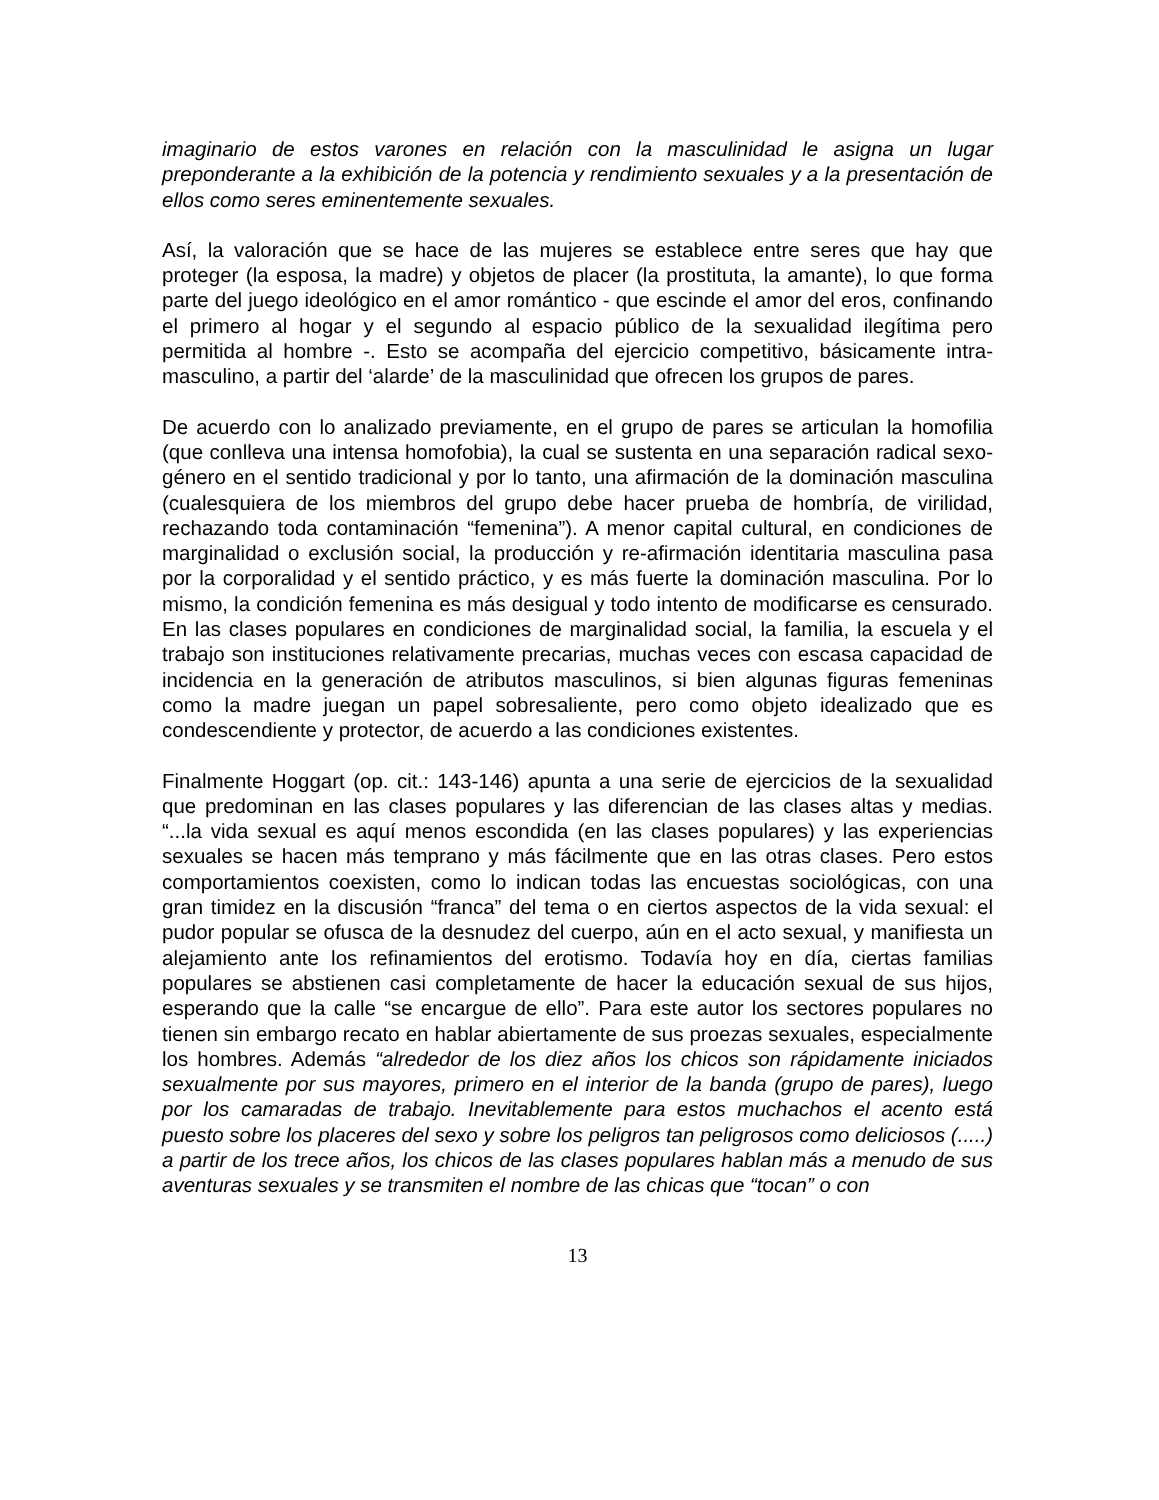imaginario de estos varones en relación con la masculinidad le asigna un lugar preponderante a la exhibición de la potencia y rendimiento sexuales y a la presentación de ellos como seres eminentemente sexuales.
Así, la valoración que se hace de las mujeres se establece entre seres que hay que proteger (la esposa, la madre) y objetos de placer (la prostituta, la amante), lo que forma parte del juego ideológico en el amor romántico - que escinde el amor del eros, confinando el primero al hogar y el segundo al espacio público de la sexualidad ilegítima pero permitida al hombre -. Esto se acompaña del ejercicio competitivo, básicamente intra-masculino, a partir del ‘alarde’ de la masculinidad que ofrecen los grupos de pares.
De acuerdo con lo analizado previamente, en el grupo de pares se articulan la homofilia (que conlleva una intensa homofobia), la cual se sustenta en una separación radical sexo-género en el sentido tradicional y por lo tanto, una afirmación de la dominación masculina (cualesquiera de los miembros del grupo debe hacer prueba de hombría, de virilidad, rechazando toda contaminación “femenina”). A menor capital cultural, en condiciones de marginalidad o exclusión social, la producción y re-afirmación identitaria masculina pasa por la corporalidad y el sentido práctico, y es más fuerte la dominación masculina. Por lo mismo, la condición femenina es más desigual y todo intento de modificarse es censurado. En las clases populares en condiciones de marginalidad social, la familia, la escuela y el trabajo son instituciones relativamente precarias, muchas veces con escasa capacidad de incidencia en la generación de atributos masculinos, si bien algunas figuras femeninas como la madre juegan un papel sobresaliente, pero como objeto idealizado que es condescendiente y protector, de acuerdo a las condiciones existentes.
Finalmente Hoggart (op. cit.: 143-146) apunta a una serie de ejercicios de la sexualidad que predominan en las clases populares y las diferencian de las clases altas y medias. “...la vida sexual es aquí menos escondida (en las clases populares) y las experiencias sexuales se hacen más temprano y más fácilmente que en las otras clases. Pero estos comportamientos coexisten, como lo indican todas las encuestas sociológicas, con una gran timidez en la discusión “franca” del tema o en ciertos aspectos de la vida sexual: el pudor popular se ofusca de la desnudez del cuerpo, aún en el acto sexual, y manifiesta un alejamiento ante los refinamientos del erotismo. Todavía hoy en día, ciertas familias populares se abstienen casi completamente de hacer la educación sexual de sus hijos, esperando que la calle “se encargue de ello”. Para este autor los sectores populares no tienen sin embargo recato en hablar abiertamente de sus proezas sexuales, especialmente los hombres. Además “alrededor de los diez años los chicos son rápidamente iniciados sexualmente por sus mayores, primero en el interior de la banda (grupo de pares), luego por los camaradas de trabajo. Inevitablemente para estos muchachos el acento está puesto sobre los placeres del sexo y sobre los peligros tan peligrosos como deliciosos (.....) a partir de los trece años, los chicos de las clases populares hablan más a menudo de sus aventuras sexuales y se transmiten el nombre de las chicas que “tocan” o con
13